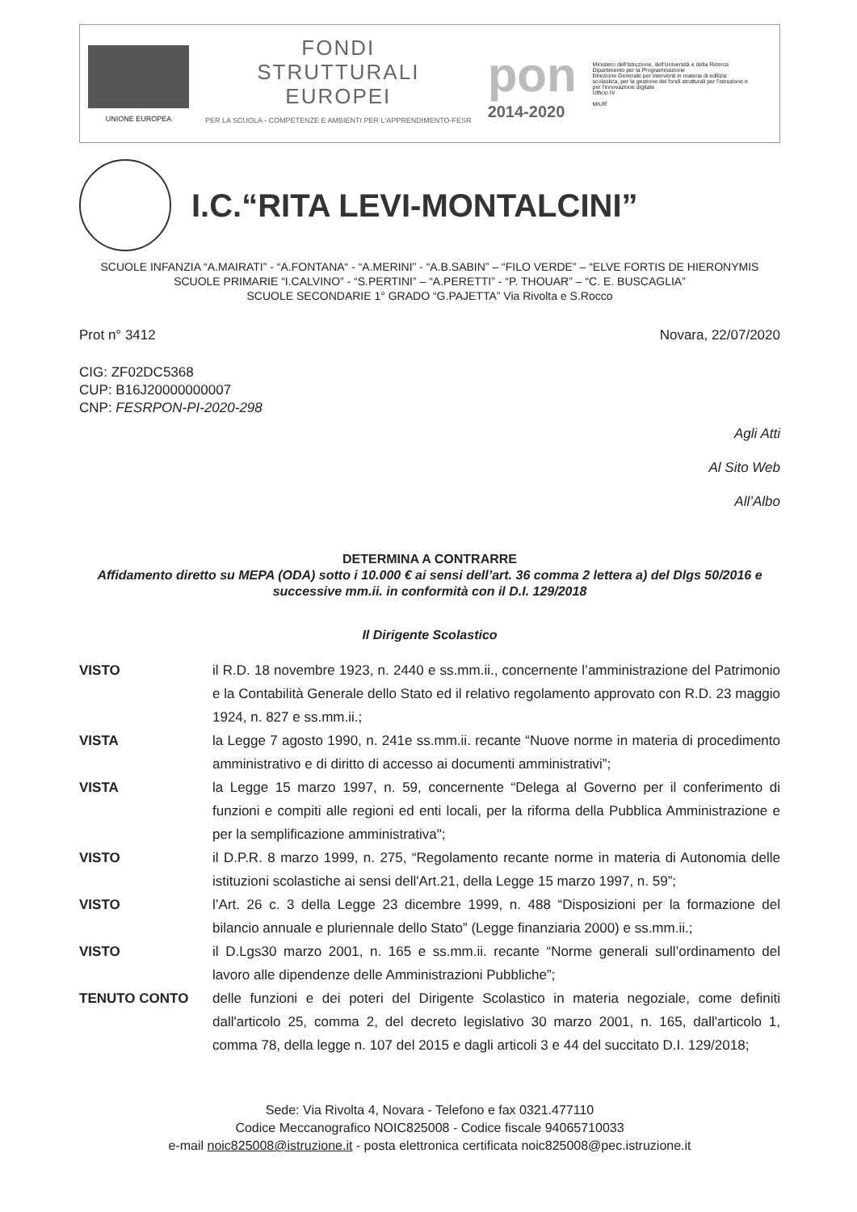UNIONE EUROPEA
FONDI
STRUTTURALI
EUROPEI
PER LA SCUOLA - COMPETENZE E AMBIENTI PER L'APPRENDIMENTO-FESR
pon
2014-2020
Ministero dell'Istruzione, dell'Università e della Ricerca
Dipartimento per la Programmazione
Direzione Generale per interventi in materia di edilizia scolastica, per la gestione dei fondi strutturali per l'istruzione e per l'innovazione digitale
Ufficio IV
MIUR
I.C.“RITA LEVI-MONTALCINI”
SCUOLE INFANZIA “A.MAIRATI” - “A.FONTANA“ - “A.MERINI” - “A.B.SABIN” – “FILO VERDE” – “ELVE FORTIS DE HIERONYMIS
SCUOLE PRIMARIE “I.CALVINO” - “S.PERTINI” – “A.PERETTI” - “P. THOUAR” – “C. E. BUSCAGLIA”
SCUOLE SECONDARIE 1° GRADO “G.PAJETTA” Via Rivolta e S.Rocco
Prot n° 3412 Novara, 22/07/2020
CIG: ZF02DC5368
CUP: B16J20000000007
CNP: FESRPON-PI-2020-298
Agli Atti
Al Sito Web
All’Albo
DETERMINA A CONTRARRE
Affidamento diretto su MEPA (ODA) sotto i 10.000 € ai sensi dell’art. 36 comma 2 lettera a) del Dlgs 50/2016 e successive mm.ii. in conformità con il D.I. 129/2018
Il Dirigente Scolastico
VISTO il R.D. 18 novembre 1923, n. 2440 e ss.mm.ii., concernente l’amministrazione del Patrimonio e la Contabilità Generale dello Stato ed il relativo regolamento approvato con R.D. 23 maggio 1924, n. 827 e ss.mm.ii.;
VISTA la Legge 7 agosto 1990, n. 241e ss.mm.ii. recante “Nuove norme in materia di procedimento amministrativo e di diritto di accesso ai documenti amministrativi”;
VISTA la Legge 15 marzo 1997, n. 59, concernente “Delega al Governo per il conferimento di funzioni e compiti alle regioni ed enti locali, per la riforma della Pubblica Amministrazione e per la semplificazione amministrativa";
VISTO il D.P.R. 8 marzo 1999, n. 275, “Regolamento recante norme in materia di Autonomia delle istituzioni scolastiche ai sensi dell'Art.21, della Legge 15 marzo 1997, n. 59”;
VISTO l’Art. 26 c. 3 della Legge 23 dicembre 1999, n. 488 “Disposizioni per la formazione del bilancio annuale e pluriennale dello Stato” (Legge finanziaria 2000) e ss.mm.ii.;
VISTO il D.Lgs30 marzo 2001, n. 165 e ss.mm.ii. recante “Norme generali sull’ordinamento del lavoro alle dipendenze delle Amministrazioni Pubbliche”;
TENUTO CONTO delle funzioni e dei poteri del Dirigente Scolastico in materia negoziale, come definiti dall'articolo 25, comma 2, del decreto legislativo 30 marzo 2001, n. 165, dall'articolo 1, comma 78, della legge n. 107 del 2015 e dagli articoli 3 e 44 del succitato D.I. 129/2018;
Sede: Via Rivolta 4, Novara - Telefono e fax 0321.477110
Codice Meccanografico NOIC825008 - Codice fiscale 94065710033
e-mail noic825008@istruzione.it - posta elettronica certificata noic825008@pec.istruzione.it